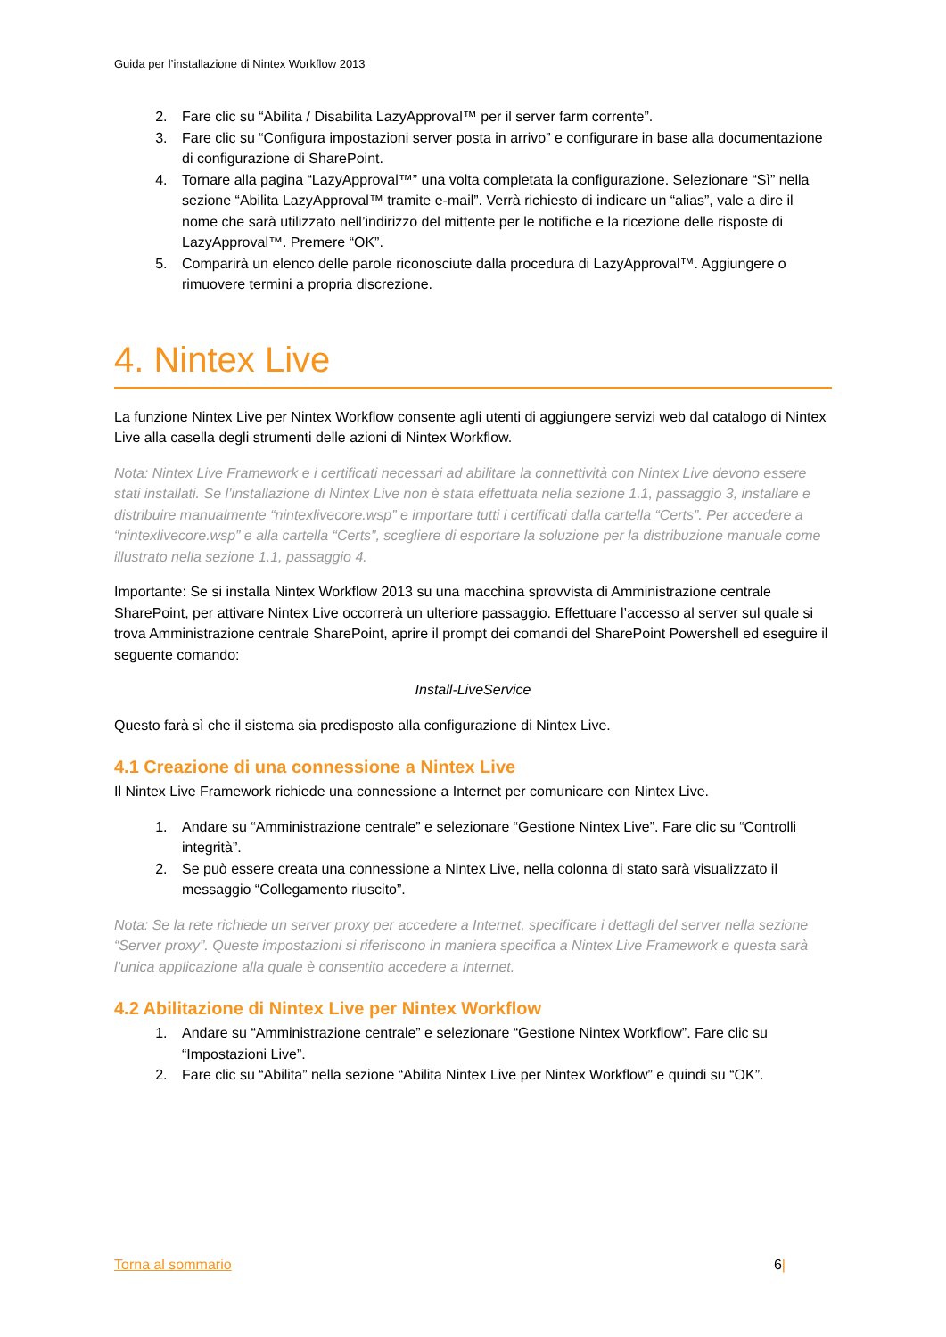Guida per l’installazione di Nintex Workflow 2013
2. Fare clic su “Abilita / Disabilita LazyApproval™ per il server farm corrente”.
3. Fare clic su “Configura impostazioni server posta in arrivo” e configurare in base alla documentazione di configurazione di SharePoint.
4. Tornare alla pagina “LazyApproval™” una volta completata la configurazione. Selezionare “Sì” nella sezione “Abilita LazyApproval™ tramite e-mail”. Verrà richiesto di indicare un “alias”, vale a dire il nome che sarà utilizzato nell’indirizzo del mittente per le notifiche e la ricezione delle risposte di LazyApproval™. Premere “OK”.
5. Comparirà un elenco delle parole riconosciute dalla procedura di LazyApproval™. Aggiungere o rimuovere termini a propria discrezione.
4. Nintex Live
La funzione Nintex Live per Nintex Workflow consente agli utenti di aggiungere servizi web dal catalogo di Nintex Live alla casella degli strumenti delle azioni di Nintex Workflow.
Nota: Nintex Live Framework e i certificati necessari ad abilitare la connettività con Nintex Live devono essere stati installati. Se l’installazione di Nintex Live non è stata effettuata nella sezione 1.1, passaggio 3, installare e distribuire manualmente “nintexlivecore.wsp” e importare tutti i certificati dalla cartella “Certs”. Per accedere a “nintexlivecore.wsp” e alla cartella “Certs”, scegliere di esportare la soluzione per la distribuzione manuale come illustrato nella sezione 1.1, passaggio 4.
Importante: Se si installa Nintex Workflow 2013 su una macchina sprovvista di Amministrazione centrale SharePoint, per attivare Nintex Live occorrerà un ulteriore passaggio. Effettuare l’accesso al server sul quale si trova Amministrazione centrale SharePoint, aprire il prompt dei comandi del SharePoint Powershell ed eseguire il seguente comando:
Install-LiveService
Questo farà sì che il sistema sia predisposto alla configurazione di Nintex Live.
4.1 Creazione di una connessione a Nintex Live
Il Nintex Live Framework richiede una connessione a Internet per comunicare con Nintex Live.
1. Andare su “Amministrazione centrale” e selezionare “Gestione Nintex Live”. Fare clic su “Controlli integrità”.
2. Se può essere creata una connessione a Nintex Live, nella colonna di stato sarà visualizzato il messaggio “Collegamento riuscito”.
Nota: Se la rete richiede un server proxy per accedere a Internet, specificare i dettagli del server nella sezione “Server proxy”. Queste impostazioni si riferiscono in maniera specifica a Nintex Live Framework e questa sarà l’unica applicazione alla quale è consentito accedere a Internet.
4.2 Abilitazione di Nintex Live per Nintex Workflow
1. Andare su “Amministrazione centrale” e selezionare “Gestione Nintex Workflow”. Fare clic su “Impostazioni Live”.
2. Fare clic su “Abilita” nella sezione “Abilita Nintex Live per Nintex Workflow” e quindi su “OK”.
Torna al sommario 6|